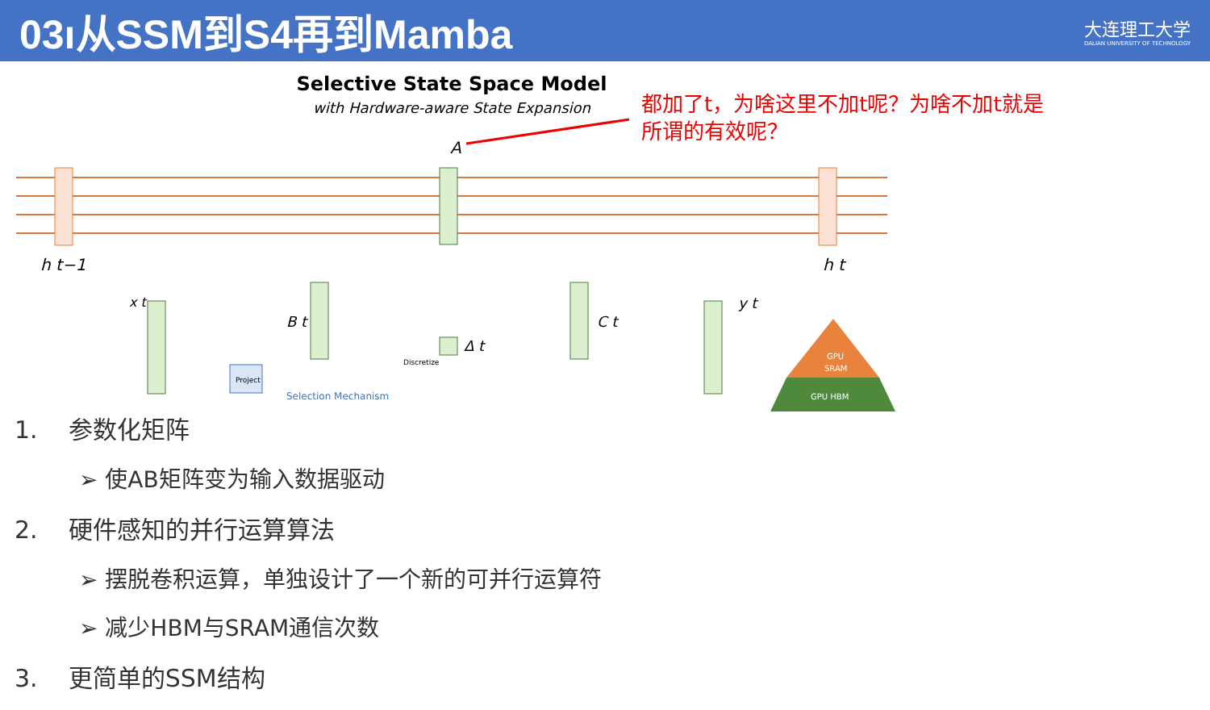03ı从SSM到S4再到Mamba
大连理工大学
DALIAN UNIVERSITY OF TECHNOLOGY
Selective State Space Model
with Hardware-aware State Expansion
A
Project
Selection Mechanism
Discretize
h t−1
h t
x t
B t
C t
Δ t
y t
GPU
SRAM
GPU HBM
都加了t，为啥这里不加t呢？为啥不加t就是所谓的有效呢？
1. 参数化矩阵
➢ 使AB矩阵变为输入数据驱动
2. 硬件感知的并行运算算法
➢ 摆脱卷积运算，单独设计了一个新的可并行运算符
➢ 减少HBM与SRAM通信次数
3. 更简单的SSM结构